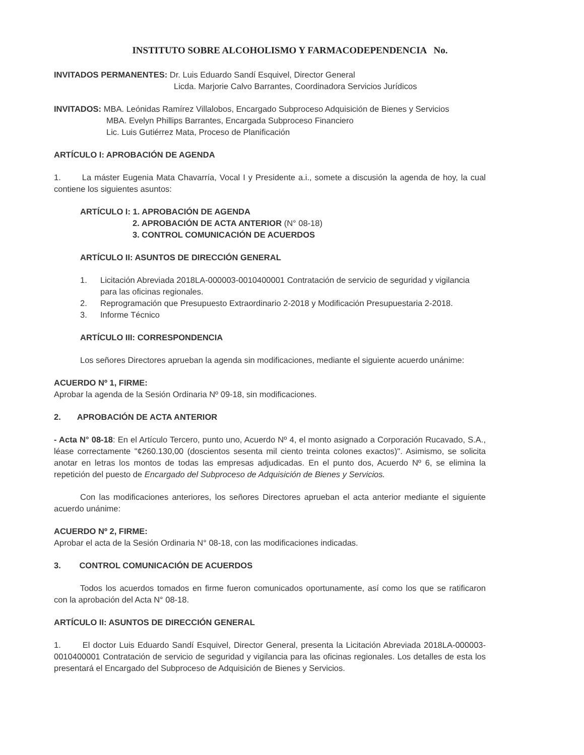INSTITUTO SOBRE ALCOHOLISMO Y FARMACODEPENDENCIA No.
INVITADOS PERMANENTES: Dr. Luis Eduardo Sandí Esquivel, Director General
Licda. Marjorie Calvo Barrantes, Coordinadora Servicios Jurídicos
INVITADOS: MBA. Leónidas Ramírez Villalobos, Encargado Subproceso Adquisición de Bienes y Servicios
MBA. Evelyn Phillips Barrantes, Encargada Subproceso Financiero
Lic. Luis Gutiérrez Mata, Proceso de Planificación
ARTÍCULO I: APROBACIÓN DE AGENDA
1. La máster Eugenia Mata Chavarría, Vocal I y Presidente a.i., somete a discusión la agenda de hoy, la cual contiene los siguientes asuntos:
ARTÍCULO I: 1. APROBACIÓN DE AGENDA
2. APROBACIÓN DE ACTA ANTERIOR (N° 08-18)
3. CONTROL COMUNICACIÓN DE ACUERDOS
ARTÍCULO II: ASUNTOS DE DIRECCIÓN GENERAL
1. Licitación Abreviada 2018LA-000003-0010400001 Contratación de servicio de seguridad y vigilancia para las oficinas regionales.
2. Reprogramación que Presupuesto Extraordinario 2-2018 y Modificación Presupuestaria 2-2018.
3. Informe Técnico
ARTÍCULO III: CORRESPONDENCIA
Los señores Directores aprueban la agenda sin modificaciones, mediante el siguiente acuerdo unánime:
ACUERDO Nº 1, FIRME:
Aprobar la agenda de la Sesión Ordinaria Nº 09-18, sin modificaciones.
2. APROBACIÓN DE ACTA ANTERIOR
- Acta N° 08-18: En el Artículo Tercero, punto uno, Acuerdo Nº 4, el monto asignado a Corporación Rucavado, S.A., léase correctamente "¢260.130,00 (doscientos sesenta mil ciento treinta colones exactos)". Asimismo, se solicita anotar en letras los montos de todas las empresas adjudicadas. En el punto dos, Acuerdo Nº 6, se elimina la repetición del puesto de Encargado del Subproceso de Adquisición de Bienes y Servicios.
Con las modificaciones anteriores, los señores Directores aprueban el acta anterior mediante el siguiente acuerdo unánime:
ACUERDO Nº 2, FIRME:
Aprobar el acta de la Sesión Ordinaria N° 08-18, con las modificaciones indicadas.
3. CONTROL COMUNICACIÓN DE ACUERDOS
Todos los acuerdos tomados en firme fueron comunicados oportunamente, así como los que se ratificaron con la aprobación del Acta N° 08-18.
ARTÍCULO II: ASUNTOS DE DIRECCIÓN GENERAL
1. El doctor Luis Eduardo Sandí Esquivel, Director General, presenta la Licitación Abreviada 2018LA-000003-0010400001 Contratación de servicio de seguridad y vigilancia para las oficinas regionales. Los detalles de esta los presentará el Encargado del Subproceso de Adquisición de Bienes y Servicios.